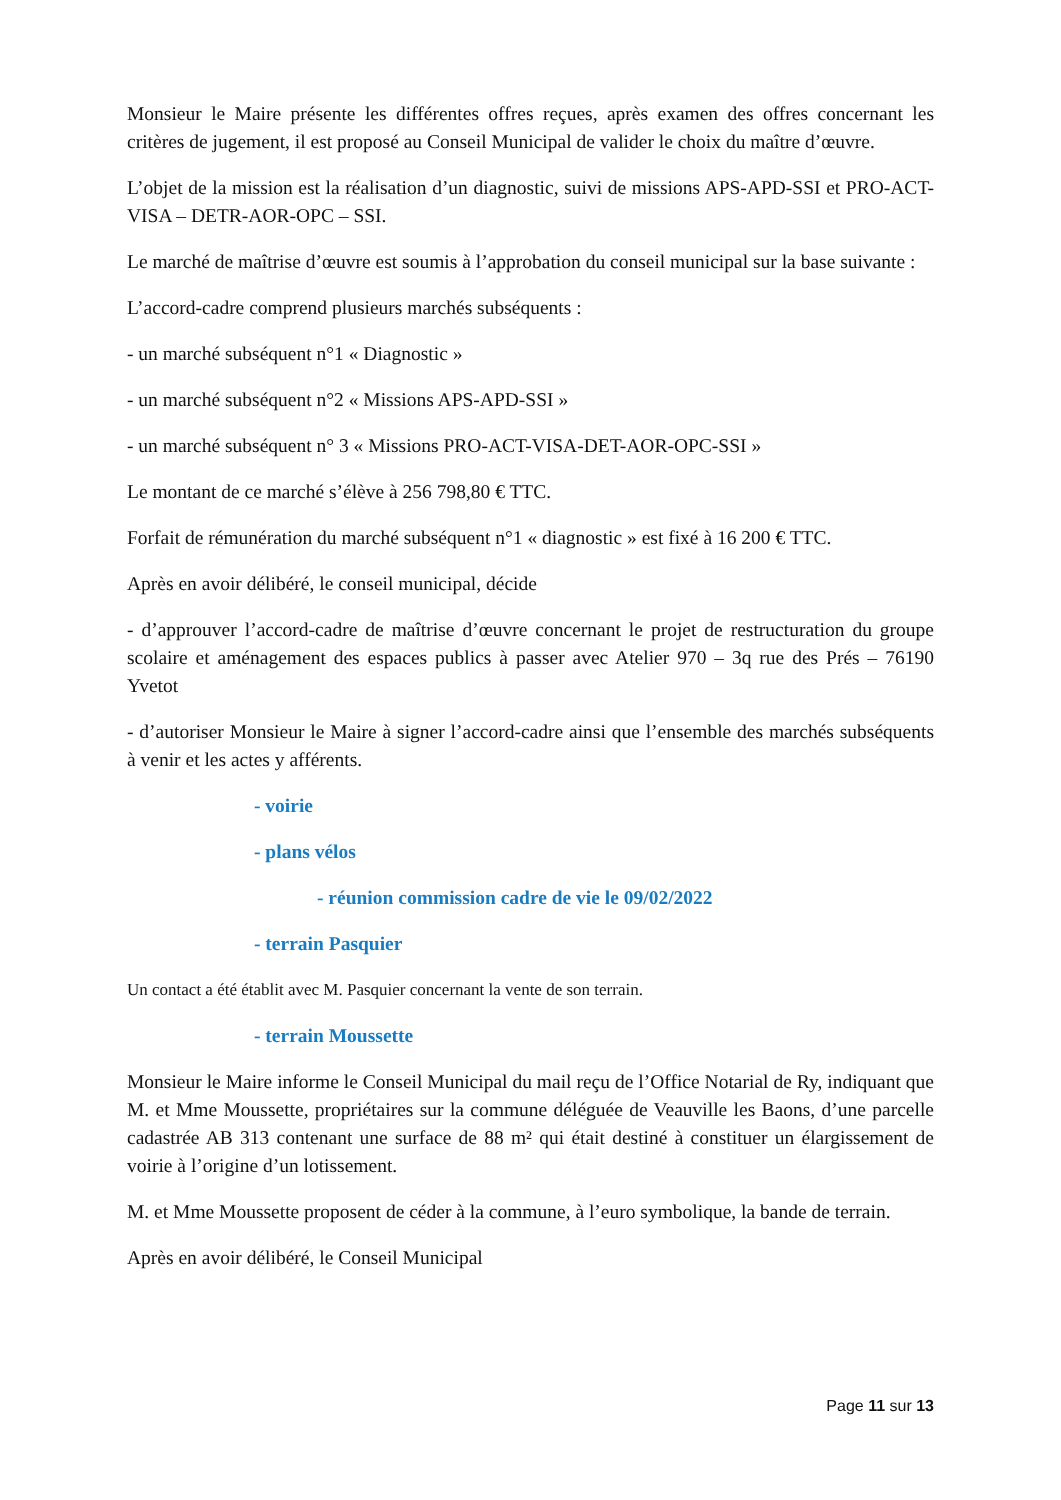Monsieur le Maire présente les différentes offres reçues, après examen des offres concernant les critères de jugement, il est proposé au Conseil Municipal de valider le choix du maître d’œuvre.
L’objet de la mission est la réalisation d’un diagnostic, suivi de missions APS-APD-SSI et PRO-ACT-VISA – DETR-AOR-OPC – SSI.
Le marché de maîtrise d’œuvre est soumis à l’approbation du conseil municipal sur la base suivante :
L’accord-cadre comprend plusieurs marchés subséquents :
- un marché subséquent n°1 « Diagnostic »
- un marché subséquent n°2 « Missions APS-APD-SSI »
- un marché subséquent n° 3 « Missions PRO-ACT-VISA-DET-AOR-OPC-SSI »
Le montant de ce marché s’élève à 256 798,80 € TTC.
Forfait de rémunération du marché subséquent n°1 « diagnostic » est fixé à 16 200 € TTC.
Après en avoir délibéré, le conseil municipal, décide
- d’approuver l’accord-cadre de maîtrise d’œuvre concernant le projet de restructuration du groupe scolaire et aménagement des espaces publics à passer avec Atelier 970 – 3q rue des Prés – 76190 Yvetot
- d’autoriser Monsieur le Maire à signer l’accord-cadre ainsi que l’ensemble des marchés subséquents à venir et les actes y afférents.
- voirie
- plans vélos
- réunion commission cadre de vie le 09/02/2022
- terrain Pasquier
Un contact a été établit avec M. Pasquier concernant la vente de son terrain.
- terrain Moussette
Monsieur le Maire informe le Conseil Municipal du mail reçu de l’Office Notarial de Ry, indiquant que M. et Mme Moussette, propriétaires sur la commune déléguée de Veauville les Baons, d’une parcelle cadastrée AB 313 contenant une surface de 88 m² qui était destiné à constituer un élargissement de voirie à l’origine d’un lotissement.
M. et Mme Moussette proposent de céder à la commune, à l’euro symbolique, la bande de terrain.
Après en avoir délibéré, le Conseil Municipal
Page 11 sur 13